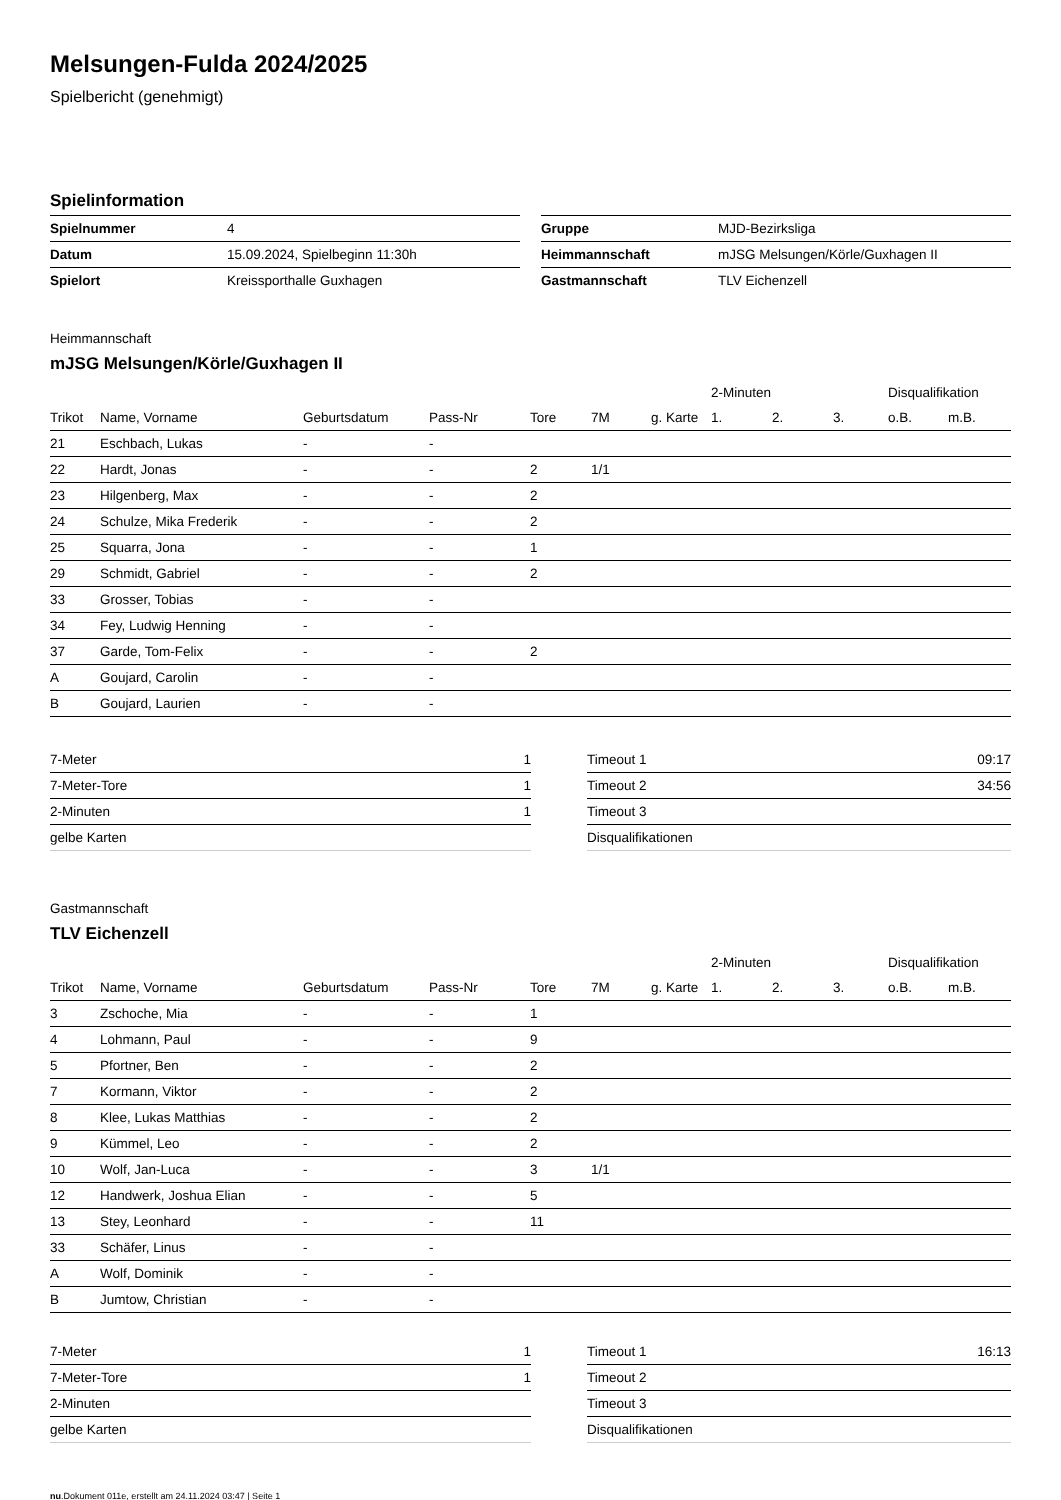Melsungen-Fulda 2024/2025
Spielbericht (genehmigt)
Spielinformation
| Spielnummer | 4 |
| Datum | 15.09.2024, Spielbeginn 11:30h |
| Spielort | Kreissporthalle Guxhagen |
| Gruppe | MJD-Bezirksliga |
| Heimmannschaft | mJSG Melsungen/Körle/Guxhagen II |
| Gastmannschaft | TLV Eichenzell |
Heimmannschaft
mJSG Melsungen/Körle/Guxhagen II
| | | | | | | | 2-Minuten | | | Disqualifikation | |
| --- | --- | --- | --- | --- | --- | --- | --- | --- | --- | --- | --- |
| Trikot | Name, Vorname | Geburtsdatum | Pass-Nr | Tore | 7M | g. Karte | 1. | 2. | 3. | o.B. | m.B. |
| 21 | Eschbach, Lukas | - | - | | | | | | | | |
| 22 | Hardt, Jonas | - | - | 2 | 1/1 | | | | | | |
| 23 | Hilgenberg, Max | - | - | 2 | | | | | | | |
| 24 | Schulze, Mika Frederik | - | - | 2 | | | | | | | |
| 25 | Squarra, Jona | - | - | 1 | | | | | | | |
| 29 | Schmidt, Gabriel | - | - | 2 | | | | | | | |
| 33 | Grosser, Tobias | - | - | | | | | | | | |
| 34 | Fey, Ludwig Henning | - | - | | | | | | | | |
| 37 | Garde, Tom-Felix | - | - | 2 | | | | | | | |
| A | Goujard, Carolin | - | - | | | | | | | | |
| B | Goujard, Laurien | - | - | | | | | | | | |
| 7-Meter | 1 |
| 7-Meter-Tore | 1 |
| 2-Minuten | 1 |
| gelbe Karten | |
| Timeout 1 | 09:17 |
| Timeout 2 | 34:56 |
| Timeout 3 | |
| Disqualifikationen | |
Gastmannschaft
TLV Eichenzell
| | | | | | | | 2-Minuten | | | Disqualifikation | |
| --- | --- | --- | --- | --- | --- | --- | --- | --- | --- | --- | --- |
| Trikot | Name, Vorname | Geburtsdatum | Pass-Nr | Tore | 7M | g. Karte | 1. | 2. | 3. | o.B. | m.B. |
| 3 | Zschoche, Mia | - | - | 1 | | | | | | | |
| 4 | Lohmann, Paul | - | - | 9 | | | | | | | |
| 5 | Pfortner, Ben | - | - | 2 | | | | | | | |
| 7 | Kormann, Viktor | - | - | 2 | | | | | | | |
| 8 | Klee, Lukas Matthias | - | - | 2 | | | | | | | |
| 9 | Kümmel, Leo | - | - | 2 | | | | | | | |
| 10 | Wolf, Jan-Luca | - | - | 3 | 1/1 | | | | | | |
| 12 | Handwerk, Joshua Elian | - | - | 5 | | | | | | | |
| 13 | Stey, Leonhard | - | - | 11 | | | | | | | |
| 33 | Schäfer, Linus | - | - | | | | | | | | |
| A | Wolf, Dominik | - | - | | | | | | | | |
| B | Jumtow, Christian | - | - | | | | | | | | |
| 7-Meter | 1 |
| 7-Meter-Tore | 1 |
| 2-Minuten | |
| gelbe Karten | |
| Timeout 1 | 16:13 |
| Timeout 2 | |
| Timeout 3 | |
| Disqualifikationen | |
nu.Dokument 011e, erstellt am 24.11.2024 03:47 | Seite 1